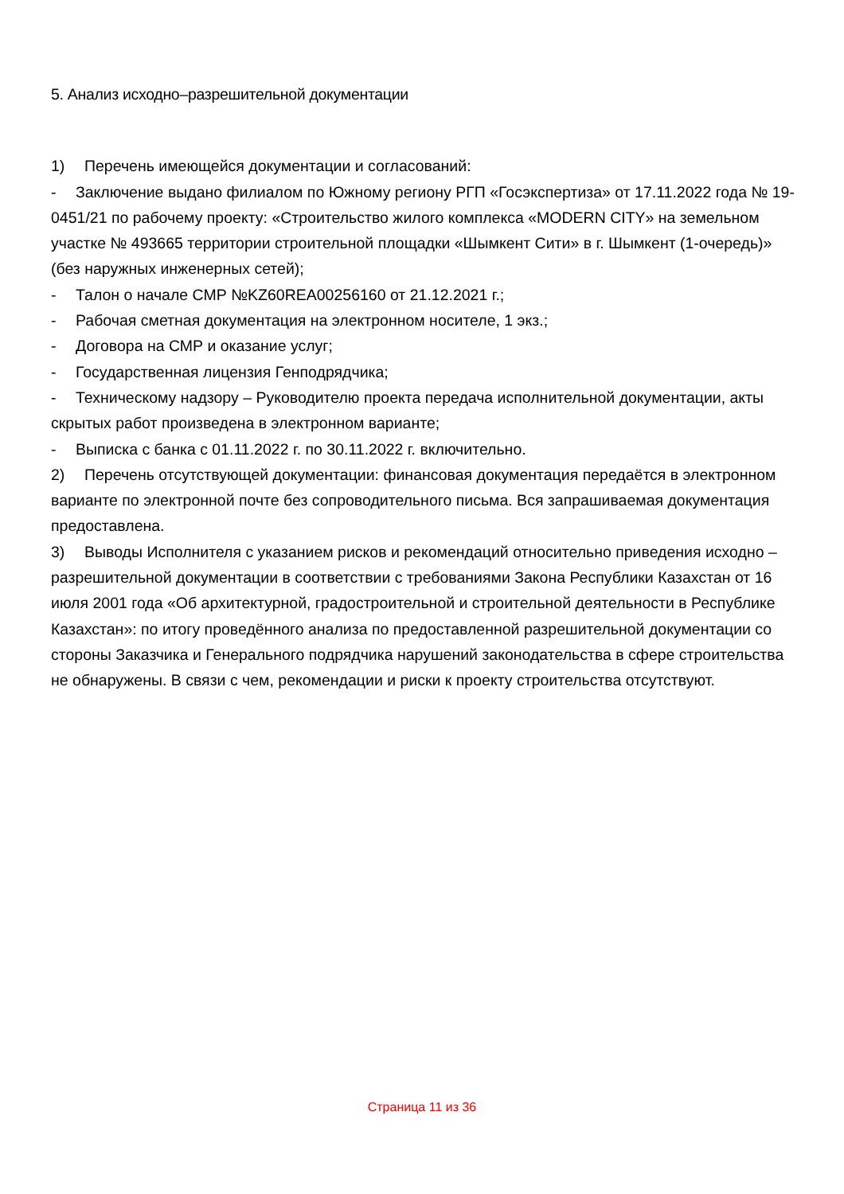5. Анализ исходно–разрешительной документации
1) Перечень имеющейся документации и согласований:
- Заключение выдано филиалом по Южному региону РГП «Госэкспертиза» от 17.11.2022 года № 19-0451/21 по рабочему проекту: «Строительство жилого комплекса «MODERN CITY» на земельном участке № 493665 территории строительной площадки «Шымкент Сити» в г. Шымкент (1-очередь)» (без наружных инженерных сетей);
- Талон о начале СМР №KZ60REA00256160 от 21.12.2021 г.;
- Рабочая сметная документация на электронном носителе, 1 экз.;
- Договора на СМР и оказание услуг;
- Государственная лицензия Генподрядчика;
- Техническому надзору – Руководителю проекта передача исполнительной документации, акты скрытых работ произведена в электронном варианте;
- Выписка с банка с 01.11.2022 г. по 30.11.2022 г. включительно.
2) Перечень отсутствующей документации: финансовая документация передаётся в электронном варианте по электронной почте без сопроводительного письма. Вся запрашиваемая документация предоставлена.
3) Выводы Исполнителя с указанием рисков и рекомендаций относительно приведения исходно – разрешительной документации в соответствии с требованиями Закона Республики Казахстан от 16 июля 2001 года «Об архитектурной, градостроительной и строительной деятельности в Республике Казахстан»: по итогу проведённого анализа по предоставленной разрешительной документации со стороны Заказчика и Генерального подрядчика нарушений законодательства в сфере строительства не обнаружены. В связи с чем, рекомендации и риски к проекту строительства отсутствуют.
Страница 11 из 36